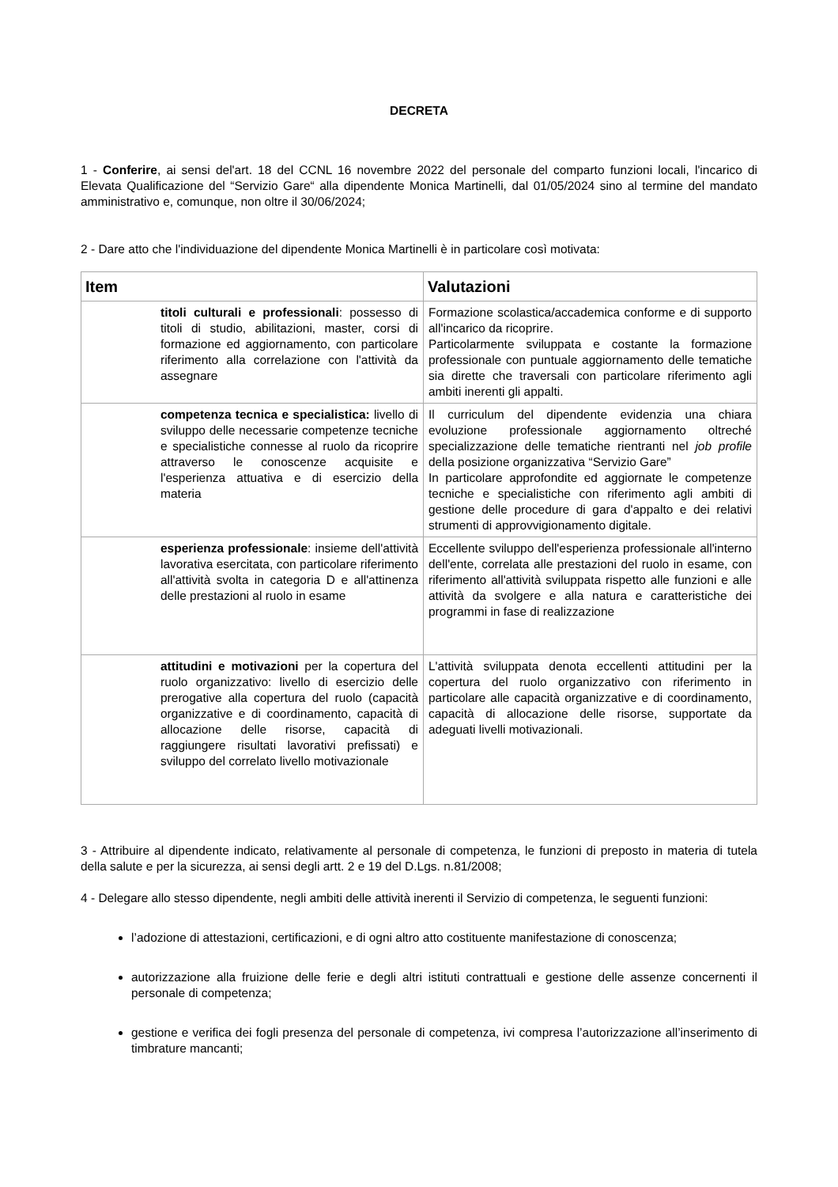DECRETA
1 - Conferire, ai sensi del'art. 18 del CCNL 16 novembre 2022 del personale del comparto funzioni locali, l'incarico di Elevata Qualificazione del “Servizio Gare“ alla dipendente Monica Martinelli, dal 01/05/2024 sino al termine del mandato amministrativo e, comunque, non oltre il 30/06/2024;
2 - Dare atto che l'individuazione del dipendente Monica Martinelli è in particolare così motivata:
| Item | Valutazioni |
| --- | --- |
| titoli culturali e professionali : possesso di titoli di studio, abilitazioni, master, corsi di formazione ed aggiornamento, con particolare riferimento alla correlazione con l'attività da assegnare | Formazione scolastica/accademica conforme e di supporto all'incarico da ricoprire. Particolarmente sviluppata e costante la formazione professionale con puntuale aggiornamento delle tematiche sia dirette che traversali con particolare riferimento agli ambiti inerenti gli appalti. |
| competenza tecnica e specialistica: livello di sviluppo delle necessarie competenze tecniche e specialistiche connesse al ruolo da ricoprire attraverso le conoscenze acquisite e l'esperienza attuativa e di esercizio della materia | Il curriculum del dipendente evidenzia una chiara evoluzione professionale aggiornamento oltreché specializzazione delle tematiche rientranti nel job profile della posizione organizzativa “Servizio Gare” In particolare approfondite ed aggiornate le competenze tecniche e specialistiche con riferimento agli ambiti di gestione delle procedure di gara d'appalto e dei relativi strumenti di approvvigionamento digitale. |
| esperienza professionale : insieme dell'attività lavorativa esercitata, con particolare riferimento all'attività svolta in categoria D e all'attinenza delle prestazioni al ruolo in esame | Eccellente sviluppo dell'esperienza professionale all'interno dell'ente, correlata alle prestazioni del ruolo in esame, con riferimento all'attività sviluppata rispetto alle funzioni e alle attività da svolgere e alla natura e caratteristiche dei programmi in fase di realizzazione |
| attitudini e motivazioni per la copertura del ruolo organizzativo: livello di esercizio delle prerogative alla copertura del ruolo (capacità organizzative e di coordinamento, capacità di allocazione delle risorse, capacità di raggiungere risultati lavorativi prefissati) e sviluppo del correlato livello motivazionale | L'attività sviluppata denota eccellenti attitudini per la copertura del ruolo organizzativo con riferimento in particolare alle capacità organizzative e di coordinamento, capacità di allocazione delle risorse, supportate da adeguati livelli motivazionali. |
3 - Attribuire al dipendente indicato, relativamente al personale di competenza, le funzioni di preposto in materia di tutela della salute e per la sicurezza, ai sensi degli artt. 2 e 19 del D.Lgs. n.81/2008;
4 - Delegare allo stesso dipendente, negli ambiti delle attività inerenti il Servizio di competenza, le seguenti funzioni:
l’adozione di attestazioni, certificazioni, e di ogni altro atto costituente manifestazione di conoscenza;
autorizzazione alla fruizione delle ferie e degli altri istituti contrattuali e gestione delle assenze concernenti il personale di competenza;
gestione e verifica dei fogli presenza del personale di competenza, ivi compresa l’autorizzazione all’inserimento di timbrature mancanti;